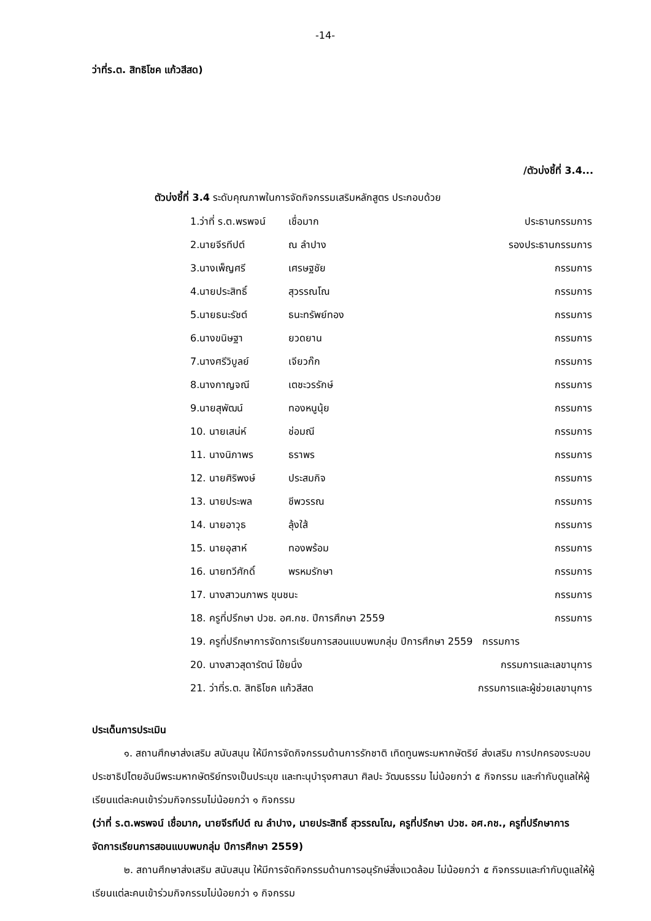-14-
ว่าที่ร.ต. สิทธิโชค แก้วสีสด)
/ตัวบ่งชี้ที่ 3.4...
ตัวบ่งชี้ที่ 3.4 ระดับคุณภาพในการจัดกิจกรรมเสริมหลักสูตร ประกอบด้วย
| 1.ว่าที่ ร.ต.พรพจน์ | เชื่อมาก | ประธานกรรมการ |
| 2.นายจีรทีปต์ | ณ ลำปาง | รองประธานกรรมการ |
| 3.นางเพ็ญศรี | เศรษฐชัย | กรรมการ |
| 4.นายประสิทธิ์ | สุวรรณโณ | กรรมการ |
| 5.นายธนะรัชต์ | ธนะทรัพย์ทอง | กรรมการ |
| 6.นางขนิษฐา | ยวดยาน | กรรมการ |
| 7.นางศรีวิบูลย์ | เจียวก๊ก | กรรมการ |
| 8.นางกาญจณี | เตชะวรรักษ์ | กรรมการ |
| 9.นายสุพัฒน์ | ทองหนูนุ้ย | กรรมการ |
| 10. นายเสน่ห์ | ช่อมณี | กรรมการ |
| 11. นางนิภาพร | ธราพร | กรรมการ |
| 12. นายศิริพงษ์ | ประสมกิจ | กรรมการ |
| 13. นายประพล | ชีพวรรณ | กรรมการ |
| 14. นายอาวุธ | ลุ้งใส้ | กรรมการ |
| 15. นายอุสาห์ | ทองพร้อม | กรรมการ |
| 16. นายทวีศักดิ์ | พรหมรักษา | กรรมการ |
| 17. นางสาวนภาพร ขุนชนะ | | กรรมการ |
| 18. ครูที่ปรึกษา ปวช. อศ.กช. ปีการศึกษา 2559 | | กรรมการ |
| 19. ครูที่ปรึกษาการจัดการเรียนการสอนแบบพบกลุ่ม ปีการศึกษา 2559 กรรมการ | | |
| 20. นางสาวสุดารัตน์ โข้ยนึ่ง | | กรรมการและเลขานุการ |
| 21. ว่าที่ร.ต. สิทธิโชค แก้วสีสด | | กรรมการและผู้ช่วยเลขานุการ |
ประเด็นการประเมิน
๑. สถานศึกษาส่งเสริม สนับสนุน ให้มีการจัดกิจกรรมด้านการรักชาติ เทิดทูนพระมหากษัตริย์ ส่งเสริม การปกครองระบอบประชาธิปไตยอันมีพระมหากษัตริย์ทรงเป็นประมุข และทะนุบำรุงศาสนา ศิลปะ วัฒนธรรม ไม่น้อยกว่า ๕ กิจกรรม และกำกับดูแลให้ผู้เรียนแต่ละคนเข้าร่วมกิจกรรมไม่น้อยกว่า ๑ กิจกรรม
(ว่าที่ ร.ต.พรพจน์ เชื่อมาก, นายจีรทีปต์ ณ ลำปาง, นายประสิทธิ์ สุวรรณโณ, ครูที่ปรึกษา ปวช. อศ.กช., ครูที่ปรึกษาการจัดการเรียนการสอนแบบพบกลุ่ม ปีการศึกษา 2559)
๒. สถานศึกษาส่งเสริม สนับสนุน ให้มีการจัดกิจกรรมด้านการอนุรักษ์สิ่งแวดล้อม ไม่น้อยกว่า ๕ กิจกรรมและกำกับดูแลให้ผู้เรียนแต่ละคนเข้าร่วมกิจกรรมไม่น้อยกว่า ๑ กิจกรรม